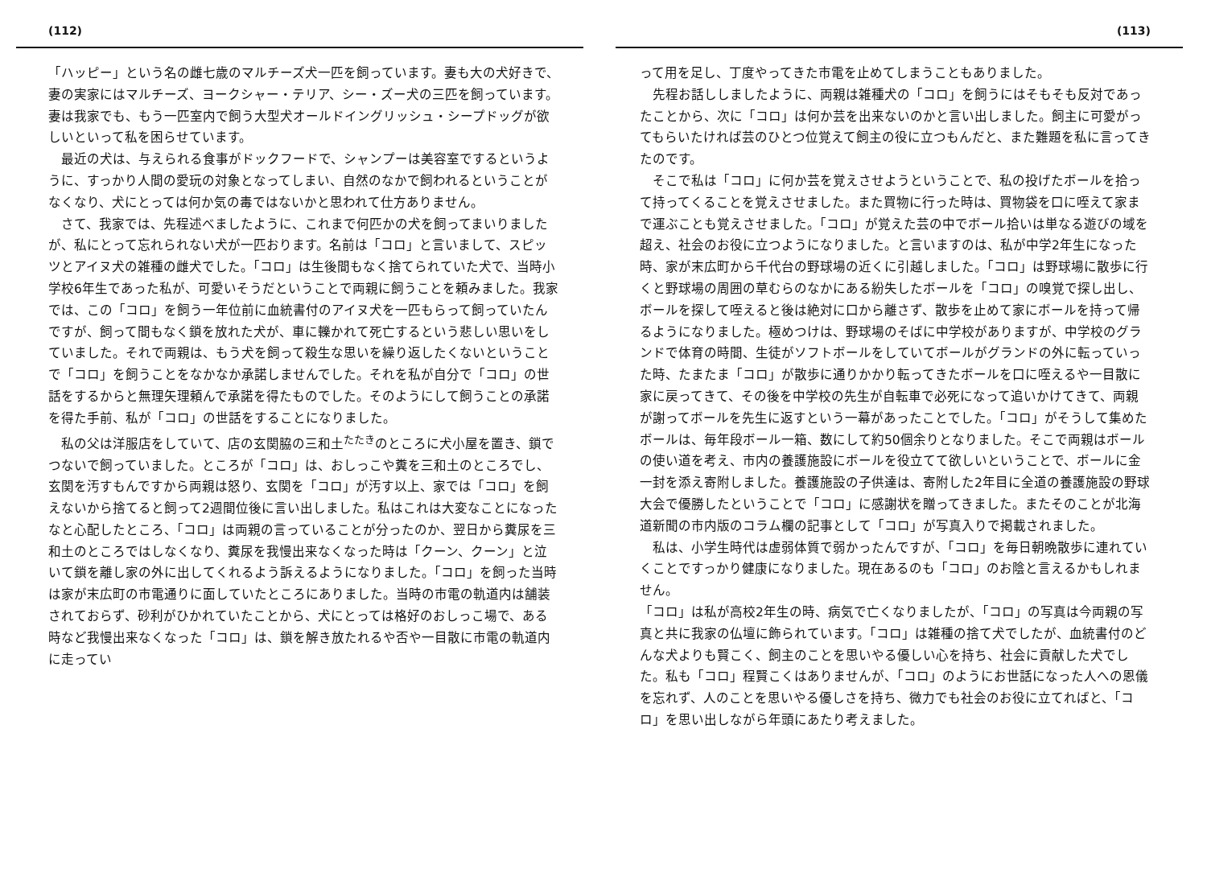(112)
「ハッピー」という名の雌七歳のマルチーズ犬一匹を飼っています。妻も大の犬好きで、妻の実家にはマルチーズ、ヨークシャー・テリア、シー・ズー犬の三匹を飼っています。妻は我家でも、もう一匹室内で飼う大型犬オールドイングリッシュ・シープドッグが欲しいといって私を困らせています。
最近の犬は、与えられる食事がドックフードで、シャンプーは美容室でするというように、すっかり人間の愛玩の対象となってしまい、自然のなかで飼われるということがなくなり、犬にとっては何か気の毒ではないかと思われて仕方ありません。
さて、我家では、先程述べましたように、これまで何匹かの犬を飼ってまいりましたが、私にとって忘れられない犬が一匹おります。名前は「コロ」と言いまして、スピッツとアイヌ犬の雑種の雌犬でした。「コロ」は生後間もなく捨てられていた犬で、当時小学校6年生であった私が、可愛いそうだということで両親に飼うことを頼みました。我家では、この「コロ」を飼う一年位前に血統書付のアイヌ犬を一匹もらって飼っていたんですが、飼って間もなく鎖を放れた犬が、車に轢かれて死亡するという悲しい思いをしていました。それで両親は、もう犬を飼って殺生な思いを繰り返したくないということで「コロ」を飼うことをなかなか承諾しませんでした。それを私が自分で「コロ」の世話をするからと無理矢理頼んで承諾を得たものでした。そのようにして飼うことの承諾を得た手前、私が「コロ」の世話をすることになりました。
私の父は洋服店をしていて、店の玄関脇の三和土<sup>たたき</sup>のところに犬小屋を置き、鎖でつないで飼っていました。ところが「コロ」は、おしっこや糞を三和土のところでし、玄関を汚すもんですから両親は怒り、玄関を「コロ」が汚す以上、家では「コロ」を飼えないから捨てると飼って2週間位後に言い出しました。私はこれは大変なことになったなと心配したところ、「コロ」は両親の言っていることが分ったのか、翌日から糞尿を三和土のところではしなくなり、糞尿を我慢出来なくなった時は「クーン、クーン」と泣いて鎖を離し家の外に出してくれるよう訴えるようになりました。「コロ」を飼った当時は家が末広町の市電通りに面していたところにありました。当時の市電の軌道内は舗装されておらず、砂利がひかれていたことから、犬にとっては格好のおしっこ場で、ある時など我慢出来なくなった「コロ」は、鎖を解き放たれるや否や一目散に市電の軌道内に走ってい
(113)
って用を足し、丁度やってきた市電を止めてしまうこともありました。
先程お話ししましたように、両親は雑種犬の「コロ」を飼うにはそもそも反対であったことから、次に「コロ」は何か芸を出来ないのかと言い出しました。飼主に可愛がってもらいたければ芸のひとつ位覚えて飼主の役に立つもんだと、また難題を私に言ってきたのです。
そこで私は「コロ」に何か芸を覚えさせようということで、私の投げたボールを拾って持ってくることを覚えさせました。また買物に行った時は、買物袋を口に咥えて家まで運ぶことも覚えさせました。「コロ」が覚えた芸の中でボール拾いは単なる遊びの域を超え、社会のお役に立つようになりました。と言いますのは、私が中学2年生になった時、家が末広町から千代台の野球場の近くに引越しました。「コロ」は野球場に散歩に行くと野球場の周囲の草むらのなかにある紛失したボールを「コロ」の嗅覚で探し出し、ボールを探して咥えると後は絶対に口から離さず、散歩を止めて家にボールを持って帰るようになりました。極めつけは、野球場のそばに中学校がありますが、中学校のグランドで体育の時間、生徒がソフトボールをしていてボールがグランドの外に転っていった時、たまたま「コロ」が散歩に通りかかり転ってきたボールを口に咥えるや一目散に家に戻ってきて、その後を中学校の先生が自転車で必死になって追いかけてきて、両親が謝ってボールを先生に返すという一幕があったことでした。「コロ」がそうして集めたボールは、毎年段ボール一箱、数にして約50個余りとなりました。そこで両親はボールの使い道を考え、市内の養護施設にボールを役立てて欲しいということで、ボールに金一封を添え寄附しました。養護施設の子供達は、寄附した2年目に全道の養護施設の野球大会で優勝したということで「コロ」に感謝状を贈ってきました。またそのことが北海道新聞の市内版のコラム欄の記事として「コロ」が写真入りで掲載されました。
私は、小学生時代は虚弱体質で弱かったんですが、「コロ」を毎日朝晩散歩に連れていくことですっかり健康になりました。現在あるのも「コロ」のお陰と言えるかもしれません。
「コロ」は私が高校2年生の時、病気で亡くなりましたが、「コロ」の写真は今両親の写真と共に我家の仏壇に飾られています。「コロ」は雑種の捨て犬でしたが、血統書付のどんな犬よりも賢こく、飼主のことを思いやる優しい心を持ち、社会に貢献した犬でした。私も「コロ」程賢こくはありませんが、「コロ」のようにお世話になった人への恩儀を忘れず、人のことを思いやる優しさを持ち、微力でも社会のお役に立てればと、「コロ」を思い出しながら年頭にあたり考えました。